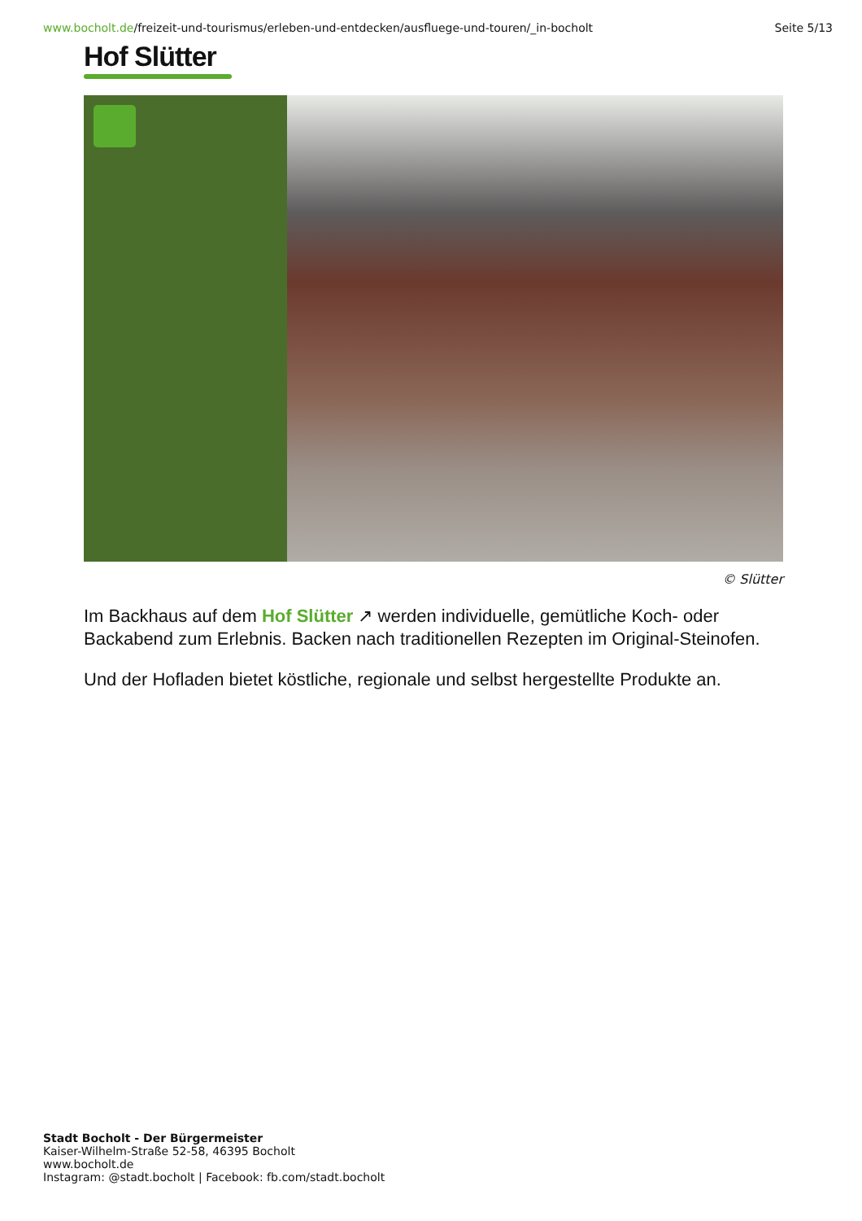www.bocholt.de/freizeit-und-tourismus/erleben-und-entdecken/ausfluege-und-touren/_in-bocholt Seite 5/13
Hof Slütter
© Slütter
Im Backhaus auf dem Hof Slütter ↗ werden individuelle, gemütliche Koch- oder Backabend zum Erlebnis. Backen nach traditionellen Rezepten im Original-Steinofen.
Und der Hofladen bietet köstliche, regionale und selbst hergestellte Produkte an.
Stadt Bocholt - Der Bürgermeister
Kaiser-Wilhelm-Straße 52-58, 46395 Bocholt
www.bocholt.de
Instagram: @stadt.bocholt | Facebook: fb.com/stadt.bocholt